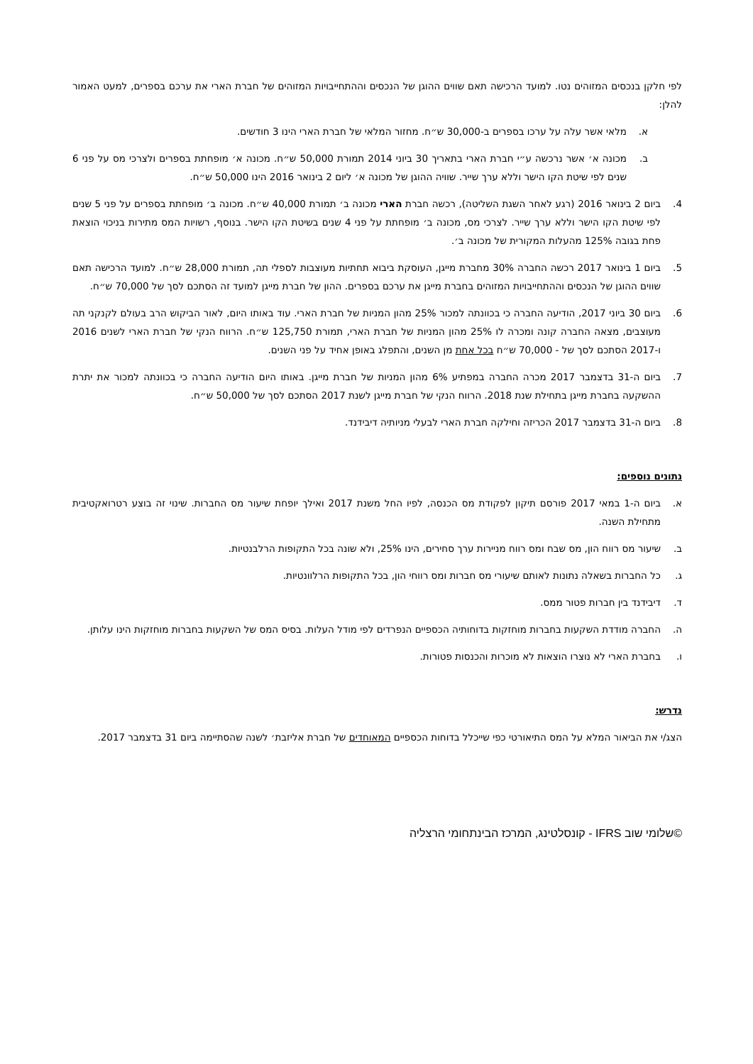לפי חלקן בנכסים המזוהים נטו. למועד הרכישה תאם שווים ההוגן של הנכסים וההתחייבויות המזוהים של חברת הארי את ערכם בספרים, למעט האמור להלן:
א. מלאי אשר עלה על ערכו בספרים ב-30,000 ש״ח. מחזור המלאי של חברת הארי הינו 3 חודשים.
ב. מכונה א׳ אשר נרכשה ע״י חברת הארי בתאריך 30 ביוני 2014 תמורת 50,000 ש״ח. מכונה א׳ מופחתת בספרים ולצרכי מס על פני 6 שנים לפי שיטת הקו הישר וללא ערך שייר. שוויה ההוגן של מכונה א׳ ליום 2 בינואר 2016 הינו 50,000 ש״ח.
4. ביום 2 בינואר 2016 (רגע לאחר השגת השליטה), רכשה חברת הארי מכונה ב׳ תמורת 40,000 ש״ח. מכונה ב׳ מופחתת בספרים על פני 5 שנים לפי שיטת הקו הישר וללא ערך שייר. לצרכי מס, מכונה ב׳ מופחתת על פני 4 שנים בשיטת הקו הישר. בנוסף, רשויות המס מתירות בניכוי הוצאת פחת בגובה 125% מהעלות המקורית של מכונה ב׳.
5. ביום 1 בינואר 2017 רכשה החברה 30% מחברת מייגן, העוסקת ביבוא תחתיות מעוצבות לספלי תה, תמורת 28,000 ש״ח. למועד הרכישה תאם שווים ההוגן של הנכסים וההתחייבויות המזוהים בחברת מייגן את ערכם בספרים. ההון של חברת מייגן למועד זה הסתכם לסך של 70,000 ש״ח.
6. ביום 30 ביוני 2017, הודיעה החברה כי בכוונתה למכור 25% מהון המניות של חברת הארי. עוד באותו היום, לאור הביקוש הרב בעולם לקנקני תה מעוצבים, מצאה החברה קונה ומכרה לו 25% מהון המניות של חברת הארי, תמורת 125,750 ש״ח. הרווח הנקי של חברת הארי לשנים 2016 ו-2017 הסתכם לסך של - 70,000 ש״ח בכל אחת מן השנים, והתפלג באופן אחיד על פני השנים.
7. ביום ה-31 בדצמבר 2017 מכרה החברה במפתיע 6% מהון המניות של חברת מייגן. באותו היום הודיעה החברה כי בכוונתה למכור את יתרת ההשקעה בחברת מייגן בתחילת שנת 2018. הרווח הנקי של חברת מייגן לשנת 2017 הסתכם לסך של 50,000 ש״ח.
8. ביום ה-31 בדצמבר 2017 הכריזה וחילקה חברת הארי לבעלי מניותיה דיבידנד.
נתונים נוספים:
א. ביום ה-1 במאי 2017 פורסם תיקון לפקודת מס הכנסה, לפיו החל משנת 2017 ואילך יופחת שיעור מס החברות. שינוי זה בוצע רטרואקטיבית מתחילת השנה.
ב. שיעור מס רווח הון, מס שבח ומס רווח מניירות ערך סחירים, הינו 25%, ולא שונה בכל התקופות הרלבנטיות.
ג. כל החברות בשאלה נתונות לאותם שיעורי מס חברות ומס רווחי הון, בכל התקופות הרלוונטיות.
ד. דיבידנד בין חברות פטור ממס.
ה. החברה מודדת השקעות בחברות מוחזקות בדוחותיה הכספיים הנפרדים לפי מודל העלות. בסיס המס של השקעות בחברות מוחזקות הינו עלותן.
ו. בחברת הארי לא נוצרו הוצאות לא מוכרות והכנסות פטורות.
נדרש:
הצג/י את הביאור המלא על המס התיאורטי כפי שייכלל בדוחות הכספיים המאוחדים של חברת אליזבת׳ לשנה שהסתיימה ביום 31 בדצמבר 2017.
©שלומי שוב IFRS - קונסלטינג, המרכז הבינתחומי הרצליה